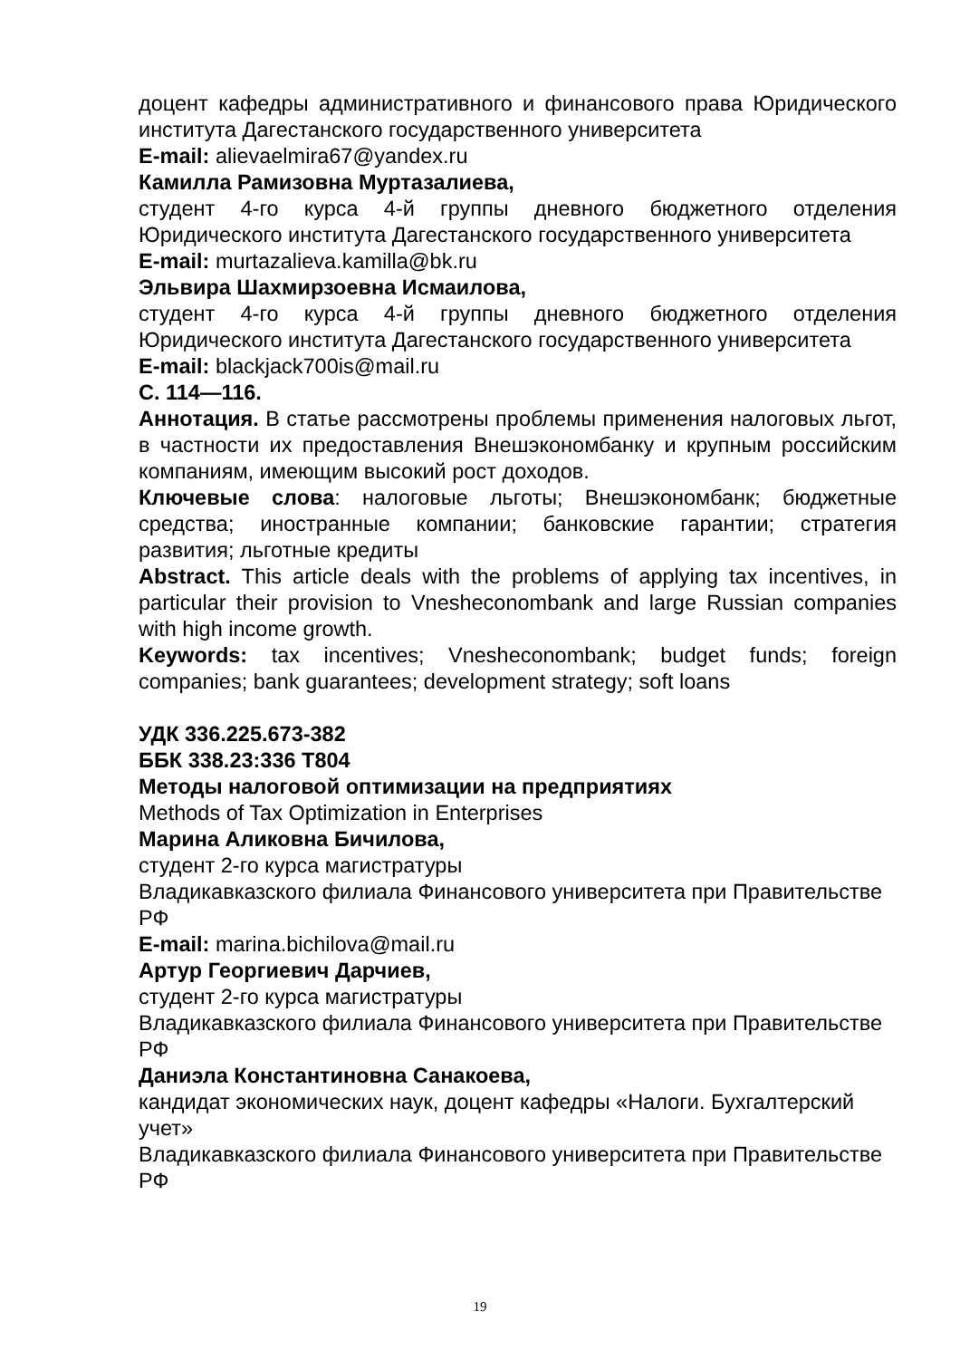доцент кафедры административного и финансового права Юридического института Дагестанского государственного университета
E-mail: alievaelmira67@yandex.ru
Камилла Рамизовна Муртазалиева,
студент 4-го курса 4-й группы дневного бюджетного отделения Юридического института Дагестанского государственного университета
E-mail: murtazalieva.kamilla@bk.ru
Эльвира Шахмирзоевна Исмаилова,
студент 4-го курса 4-й группы дневного бюджетного отделения Юридического института Дагестанского государственного университета
E-mail: blackjack700is@mail.ru
С. 114—116.
Аннотация. В статье рассмотрены проблемы применения налоговых льгот, в частности их предоставления Внешэкономбанку и крупным российским компаниям, имеющим высокий рост доходов.
Ключевые слова: налоговые льготы; Внешэкономбанк; бюджетные средства; иностранные компании; банковские гарантии; стратегия развития; льготные кредиты
Abstract. This article deals with the problems of applying tax incentives, in particular their provision to Vnesheconombank and large Russian companies with high income growth.
Keywords: tax incentives; Vnesheconombank; budget funds; foreign companies; bank guarantees; development strategy; soft loans
УДК 336.225.673-382
ББК 338.23:336 Т804
Методы налоговой оптимизации на предприятиях
Methods of Tax Optimization in Enterprises
Марина Аликовна Бичилова,
студент 2-го курса магистратуры
Владикавказского филиала Финансового университета при Правительстве РФ
E-mail: marina.bichilova@mail.ru
Артур Георгиевич Дарчиев,
студент 2-го курса магистратуры
Владикавказского филиала Финансового университета при Правительстве РФ
Даниэла Константиновна Санакоева,
кандидат экономических наук, доцент кафедры «Налоги. Бухгалтерский учет»
Владикавказского филиала Финансового университета при Правительстве РФ
19